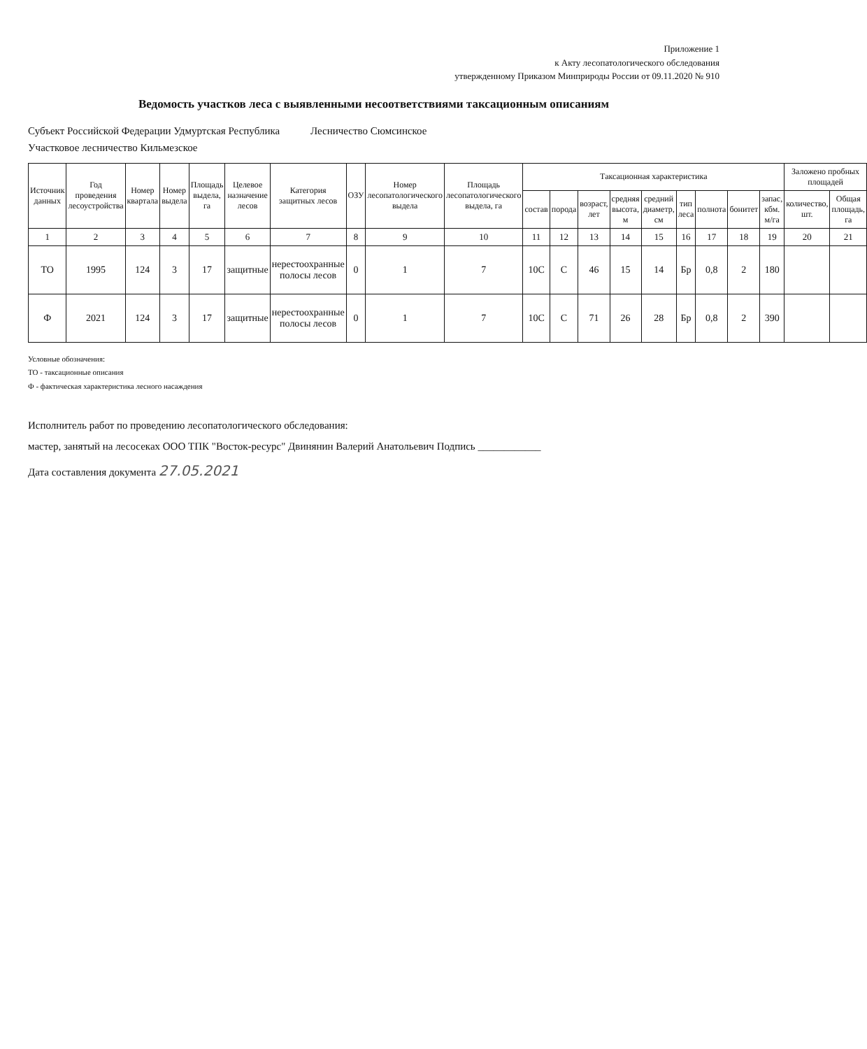Приложение 1
к Акту лесопатологического обследования
утвержденному Приказом Минприроды России от 09.11.2020 № 910
Ведомость участков леса с выявленными несоответствиями таксационным описаниям
Субъект Российской Федерации Удмуртская Республика Лесничество Сюмсинское
Участковое лесничество Кильмезское
| Источник данных | Год проведения лесоустройства | Номер квартала | Номер выдела | Площадь выдела, га | Целевое назначение лесов | Категория защитных лесов | ОЗУ | Номер лесопатологического выдела | Площадь лесопатологического выдела, га | Таксационная характеристика | | | | | | | | | Заложено пробных площадей | |
| --- | --- | --- | --- | --- | --- | --- | --- | --- | --- | --- | --- | --- | --- | --- | --- | --- | --- | --- | --- | --- |
| | | | | | | | | | | состав | порода | возраст, лет | средняя высота, м | средний диаметр, см | тип леса | полнота | бонитет | запас, кбм. м/га | количество, шт. | Общая площадь, га |
| 1 | 2 | 3 | 4 | 5 | 6 | 7 | 8 | 9 | 10 | 11 | 12 | 13 | 14 | 15 | 16 | 17 | 18 | 19 | 20 | 21 |
| ТО | 1995 | 124 | 3 | 17 | защитные | нерестоохранные полосы лесов | 0 | 1 | 7 | 10С | С | 46 | 15 | 14 | Бр | 0,8 | 2 | 180 | | |
| Ф | 2021 | 124 | 3 | 17 | защитные | нерестоохранные полосы лесов | 0 | 1 | 7 | 10С | С | 71 | 26 | 28 | Бр | 0,8 | 2 | 390 | | |
Условные обозначения:
ТО - таксационные описания
Ф - фактическая характеристика лесного насаждения
Исполнитель работ по проведению лесопатологического обследования:
мастер, занятый на лесосеках ООО ТПК "Восток-ресурс" Двинянин Валерий Анатольевич Подпись ____________
Дата составления документа 27.05.2021